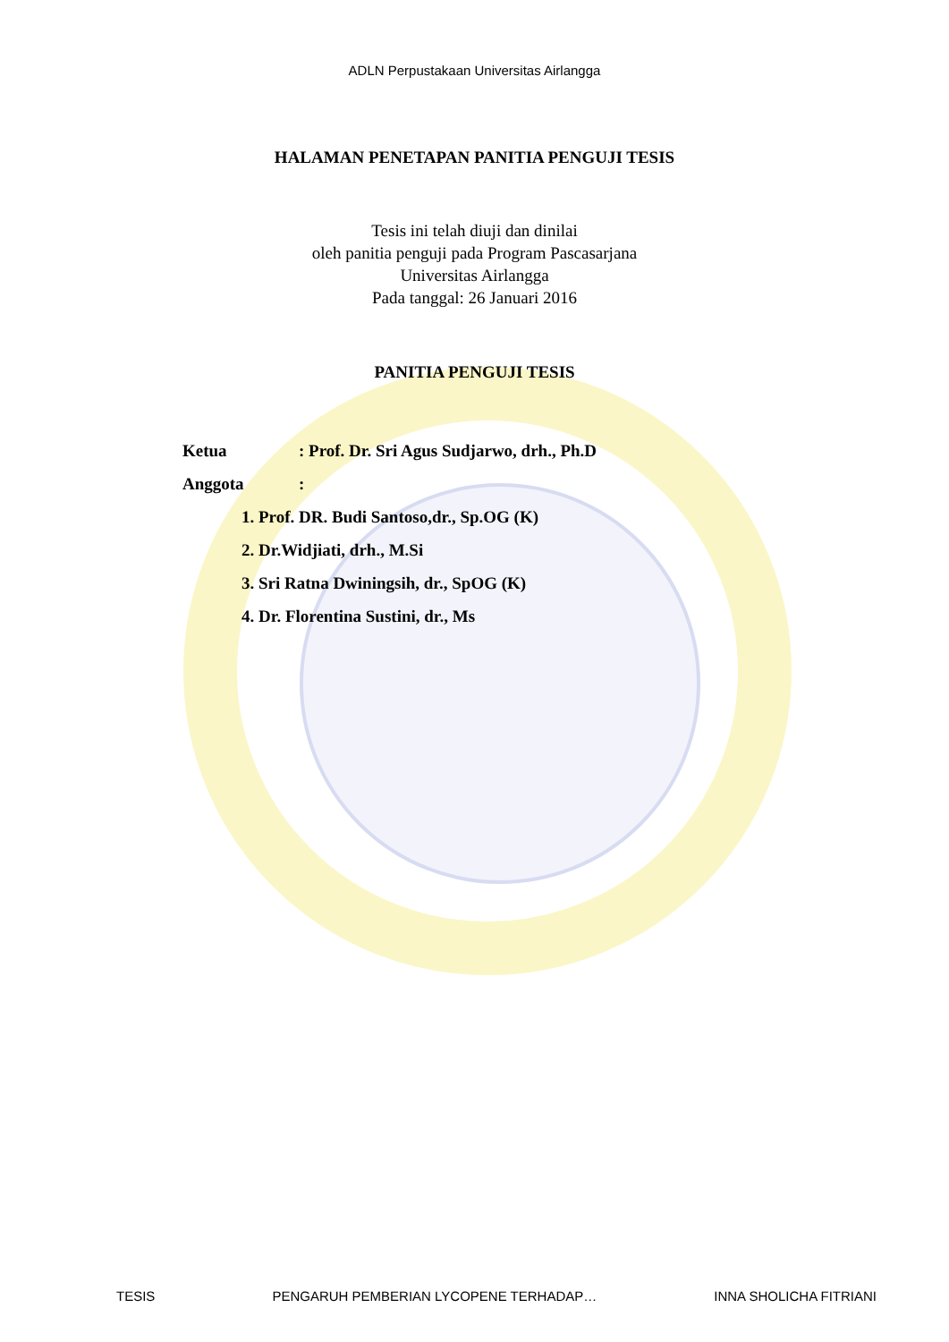ADLN Perpustakaan Universitas Airlangga
HALAMAN PENETAPAN PANITIA PENGUJI TESIS
Tesis ini telah diuji dan dinilai
oleh panitia penguji pada Program Pascasarjana
Universitas Airlangga
Pada tanggal: 26 Januari 2016
PANITIA PENGUJI TESIS
Ketua: Prof. Dr. Sri Agus Sudjarwo, drh., Ph.D
Anggota:
1. Prof. DR. Budi Santoso,dr., Sp.OG (K)
2. Dr.Widjiati, drh., M.Si
3. Sri Ratna Dwiningsih, dr., SpOG (K)
4. Dr. Florentina Sustini, dr., Ms
TESIS PENGARUH PEMBERIAN LYCOPENE TERHADAP… INNA SHOLICHA FITRIANI